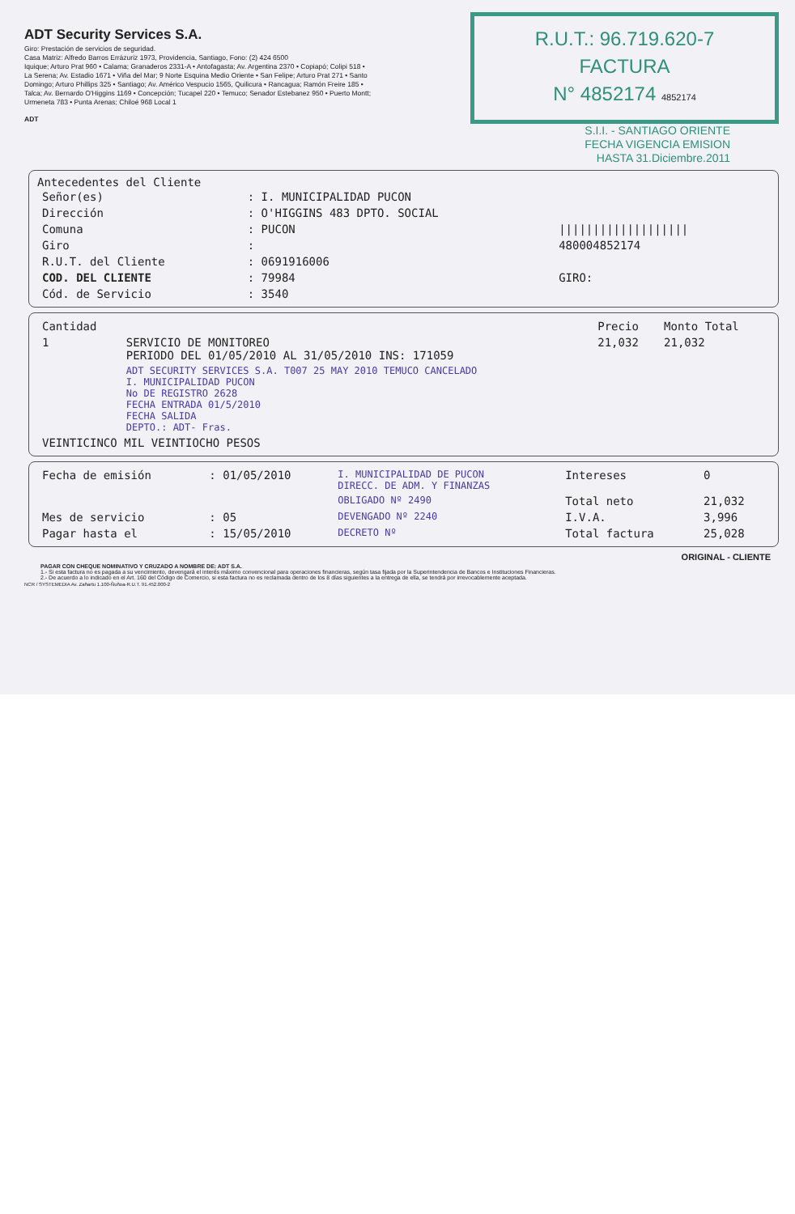ADT Security Services S.A.
Giro: Prestación de servicios de seguridad.
Casa Matriz: Alfredo Barros Errázuriz 1973, Providencia, Santiago, Fono: (2) 424 6500
Iquique; Arturo Prat 960 • Calama; Granaderos 2331-A • Antofagasta; Av. Argentina 2370 • Copiapó; Colipi 518 • La Serena; Av. Estadio 1671 • Viña del Mar; 9 Norte Esquina Medio Oriente • San Felipe; Arturo Prat 271 • Santo Domingo; Arturo Phillips 325 • Santiago; Av. Américo Vespucio 1565, Quilicura • Rancagua; Ramón Freire 185 • Talca; Av. Bernardo O'Higgins 1169 • Concepción; Tucapel 220 • Temuco; Senador Estebanez 950 • Puerto Montt; Urmeneta 783 • Punta Arenas; Chiloé 968 Local 1
ADT
R.U.T.: 96.719.620-7
FACTURA
N° 4852174 4852174
S.I.I. - SANTIAGO ORIENTE
FECHA VIGENCIA EMISION
HASTA 31.Diciembre.2011
Antecedentes del Cliente
| Señor(es) | : I. MUNICIPALIDAD PUCON | |
| Dirección | : O'HIGGINS 483 DPTO. SOCIAL | |
| Comuna | : PUCON | /////////////////// |
| Giro | : | 480004852174 |
| R.U.T. del Cliente | : 0691916006 | |
| COD. DEL CLIENTE | : 79984 | GIRO: |
| Cód. de Servicio | : 3540 | |
| Cantidad | | Precio | Monto Total |
| --- | --- | --- | --- |
| 1 | SERVICIO DE MONITOREO PERIODO DEL 01/05/2010 AL 31/05/2010 INS: 171059 | 21,032 | 21,032 |
| | ADT SECURITY SERVICES S.A. T007 25 MAY 2010 TEMUCO CANCELADO I. MUNICIPALIDAD PUCON No DE REGISTRO 2628 FECHA ENTRADA 01/5/2010 FECHA SALIDA DEPTO.: ADT- Fras. | | |
| VEINTICINCO MIL VEINTIOCHO PESOS | | | |
| Fecha de emisión | : 01/05/2010 | I. MUNICIPALIDAD DE PUCON DIRECC. DE ADM. Y FINANZAS | Intereses | 0 |
| | | OBLIGADO Nº 2490 | Total neto | 21,032 |
| Mes de servicio | : 05 | DEVENGADO Nº 2240 | I.V.A. | 3,996 |
| Pagar hasta el | : 15/05/2010 | DECRETO Nº | Total factura | 25,028 |
ORIGINAL - CLIENTE
PAGAR CON CHEQUE NOMINATIVO Y CRUZADO A NOMBRE DE: ADT S.A.
1.- Si esta factura no es pagada a su vencimiento, devengará el interés máximo convencional para operaciones financieras, según tasa fijada por la Superintendencia de Bancos e Instituciones Financieras.
2.- De acuerdo a lo indicado en el Art. 160 del Código de Comercio, si esta factura no es reclamada dentro de los 8 días siguientes a la entrega de ella, se tendrá por irrevocablemente aceptada.
NCR / SYSTEMEDIA Av. Zañartu 1.100-Ñuñoa-R.U.T. 91.452.000-2